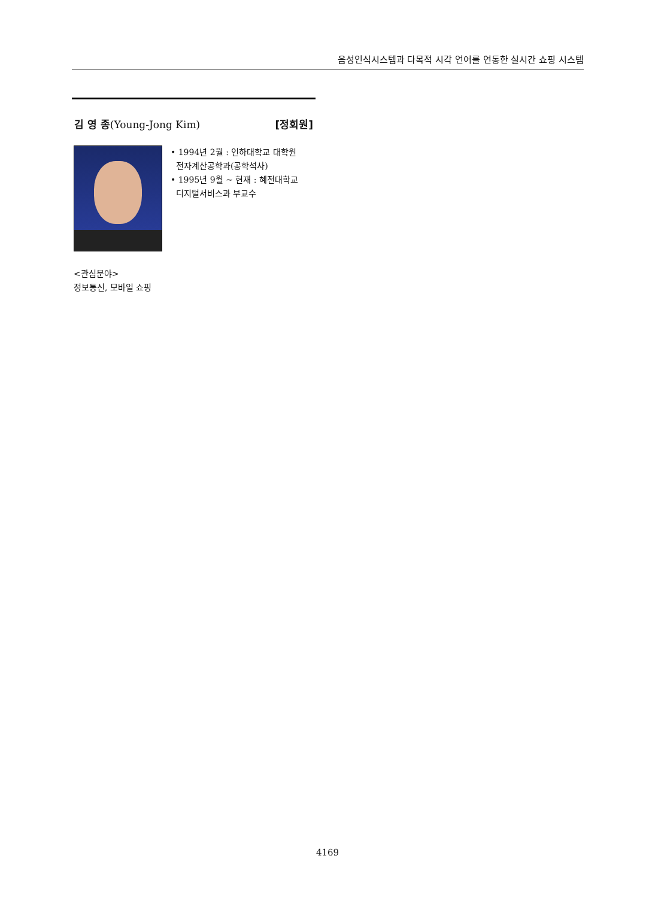음성인식시스템과 다목적 시각 언어를 연동한 실시간 쇼핑 시스템
김 영 종(Young-Jong Kim) [정회원]
• 1994년 2월 : 인하대학교 대학원
전자계산공학과(공학석사)
• 1995년 9월 ~ 현재 : 혜전대학교
디지털서비스과 부교수
<관심분야>
정보통신, 모바일 쇼핑
4169